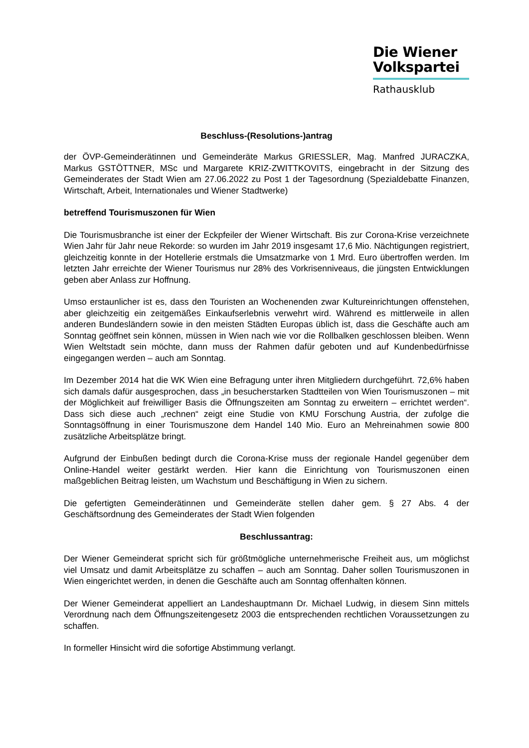Die Wiener
Volkspartei
Rathausklub
Beschluss-(Resolutions-)antrag
der ÖVP-Gemeinderätinnen und Gemeinderäte Markus GRIESSLER, Mag. Manfred JURACZKA, Markus GSTÖTTNER, MSc und Margarete KRIZ-ZWITTKOVITS, eingebracht in der Sitzung des Gemeinderates der Stadt Wien am 27.06.2022 zu Post 1 der Tagesordnung (Spezialdebatte Finanzen, Wirtschaft, Arbeit, Internationales und Wiener Stadtwerke)
betreffend Tourismuszonen für Wien
Die Tourismusbranche ist einer der Eckpfeiler der Wiener Wirtschaft. Bis zur Corona-Krise verzeichnete Wien Jahr für Jahr neue Rekorde: so wurden im Jahr 2019 insgesamt 17,6 Mio. Nächtigungen registriert, gleichzeitig konnte in der Hotellerie erstmals die Umsatzmarke von 1 Mrd. Euro übertroffen werden. Im letzten Jahr erreichte der Wiener Tourismus nur 28% des Vorkrisenniveaus, die jüngsten Entwicklungen geben aber Anlass zur Hoffnung.
Umso erstaunlicher ist es, dass den Touristen an Wochenenden zwar Kultureinrichtungen offenstehen, aber gleichzeitig ein zeitgemäßes Einkaufserlebnis verwehrt wird. Während es mittlerweile in allen anderen Bundesländern sowie in den meisten Städten Europas üblich ist, dass die Geschäfte auch am Sonntag geöffnet sein können, müssen in Wien nach wie vor die Rollbalken geschlossen bleiben. Wenn Wien Weltstadt sein möchte, dann muss der Rahmen dafür geboten und auf Kundenbedürfnisse eingegangen werden – auch am Sonntag.
Im Dezember 2014 hat die WK Wien eine Befragung unter ihren Mitgliedern durchgeführt. 72,6% haben sich damals dafür ausgesprochen, dass „in besucherstarken Stadtteilen von Wien Tourismuszonen – mit der Möglichkeit auf freiwilliger Basis die Öffnungszeiten am Sonntag zu erweitern – errichtet werden“. Dass sich diese auch „rechnen“ zeigt eine Studie von KMU Forschung Austria, der zufolge die Sonntagsöffnung in einer Tourismuszone dem Handel 140 Mio. Euro an Mehreinahmen sowie 800 zusätzliche Arbeitsplätze bringt.
Aufgrund der Einbußen bedingt durch die Corona-Krise muss der regionale Handel gegenüber dem Online-Handel weiter gestärkt werden. Hier kann die Einrichtung von Tourismuszonen einen maßgeblichen Beitrag leisten, um Wachstum und Beschäftigung in Wien zu sichern.
Die gefertigten Gemeinderätinnen und Gemeinderäte stellen daher gem. § 27 Abs. 4 der Geschäftsordnung des Gemeinderates der Stadt Wien folgenden
Beschlussantrag:
Der Wiener Gemeinderat spricht sich für größtmögliche unternehmerische Freiheit aus, um möglichst viel Umsatz und damit Arbeitsplätze zu schaffen – auch am Sonntag. Daher sollen Tourismuszonen in Wien eingerichtet werden, in denen die Geschäfte auch am Sonntag offenhalten können.
Der Wiener Gemeinderat appelliert an Landeshauptmann Dr. Michael Ludwig, in diesem Sinn mittels Verordnung nach dem Öffnungszeitengesetz 2003 die entsprechenden rechtlichen Voraussetzungen zu schaffen.
In formeller Hinsicht wird die sofortige Abstimmung verlangt.